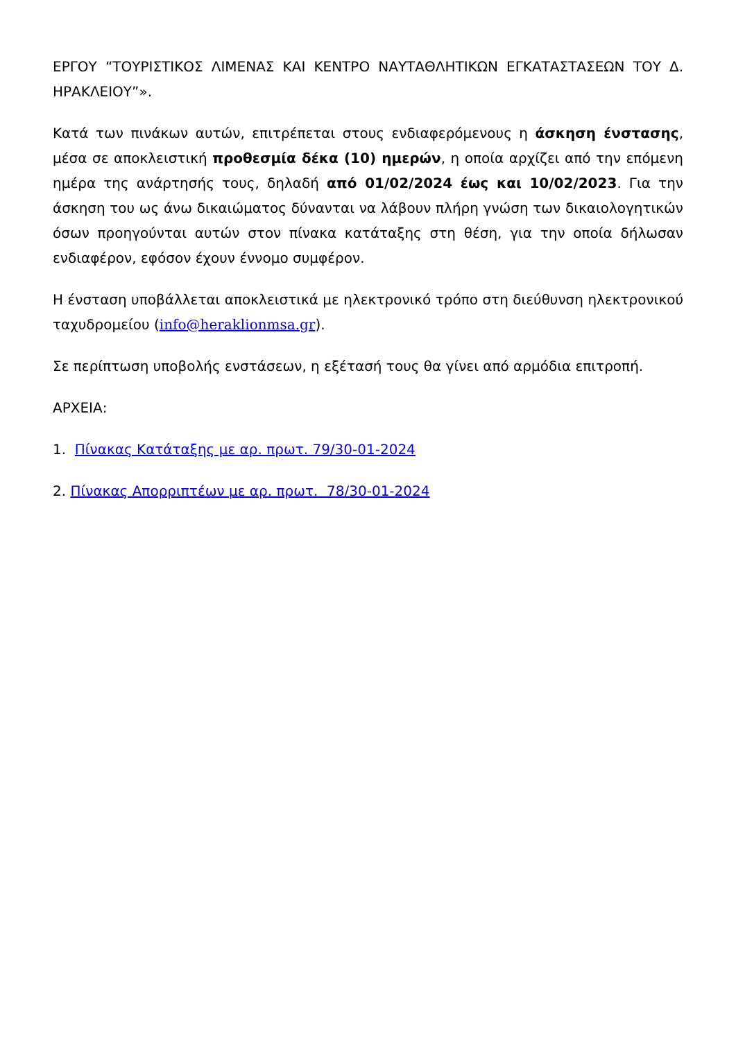ΕΡΓΟΥ “ΤΟΥΡΙΣΤΙΚΟΣ ΛΙΜΕΝΑΣ ΚΑΙ ΚΕΝΤΡΟ ΝΑΥΤΑΘΛΗΤΙΚΩΝ ΕΓΚΑΤΑΣΤΑΣΕΩΝ ΤΟΥ Δ. ΗΡΑΚΛΕΙΟΥ”».
Κατά των πινάκων αυτών, επιτρέπεται στους ενδιαφερόμενους η άσκηση ένστασης, μέσα σε αποκλειστική προθεσμία δέκα (10) ημερών, η οποία αρχίζει από την επόμενη ημέρα της ανάρτησής τους, δηλαδή από 01/02/2024 έως και 10/02/2023. Για την άσκηση του ως άνω δικαιώματος δύνανται να λάβουν πλήρη γνώση των δικαιολογητικών όσων προηγούνται αυτών στον πίνακα κατάταξης στη θέση, για την οποία δήλωσαν ενδιαφέρον, εφόσον έχουν έννομο συμφέρον.
Η ένσταση υποβάλλεται αποκλειστικά με ηλεκτρονικό τρόπο στη διεύθυνση ηλεκτρονικού ταχυδρομείου (info@heraklionmsa.gr).
Σε περίπτωση υποβολής ενστάσεων, η εξέτασή τους θα γίνει από αρμόδια επιτροπή.
ΑΡΧΕΙΑ:
1. Πίνακας Κατάταξης με αρ. πρωτ. 79/30-01-2024
2. Πίνακας Απορριπτέων με αρ. πρωτ. 78/30-01-2024